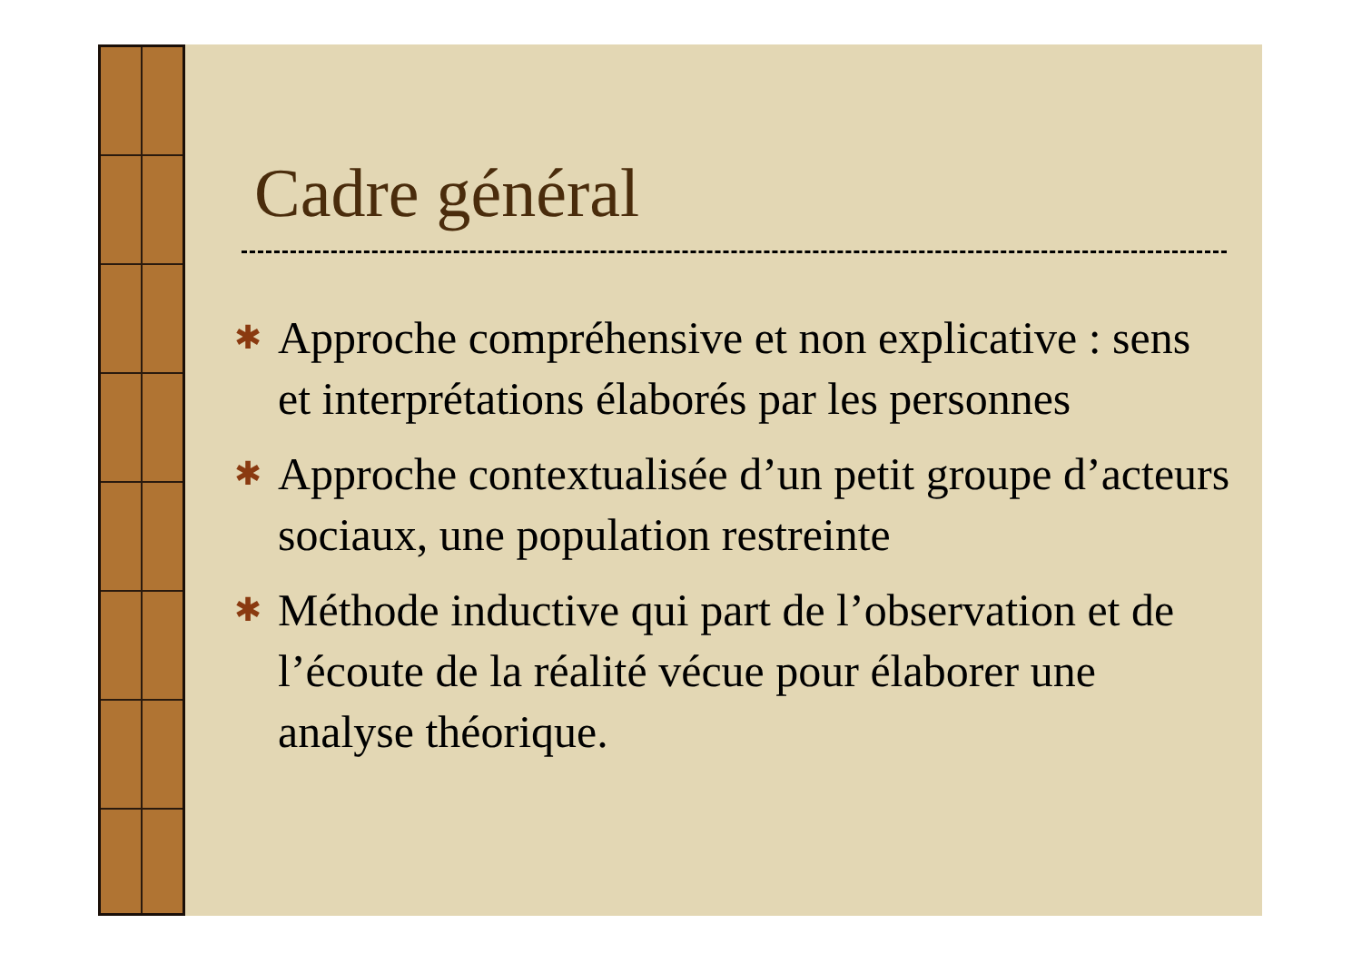Cadre général
✱ Approche compréhensive et non explicative : sens et interprétations élaborés par les personnes
✱ Approche contextualisée d’un petit groupe d’acteurs sociaux, une population restreinte
✱ Méthode inductive qui part de l’observation et de l’écoute de la réalité vécue pour élaborer une analyse théorique.